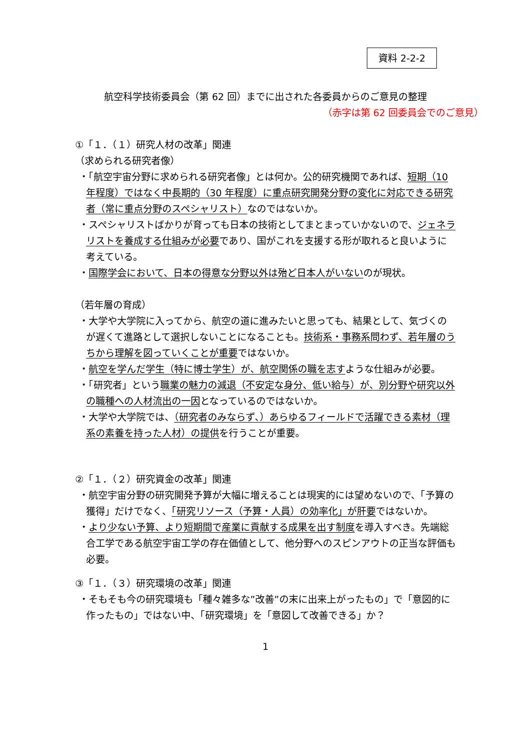資料 2-2-2
航空科学技術委員会（第 62 回）までに出された各委員からのご意見の整理
（赤字は第 62 回委員会でのご意見）
①「１．（１）研究人材の改革」関連
（求められる研究者像）
・「航空宇宙分野に求められる研究者像」とは何か。公的研究機関であれば、短期（10 年程度）ではなく中長期的（30 年程度）に重点研究開発分野の変化に対応できる研究者（常に重点分野のスペシャリスト）なのではないか。
・スペシャリストばかりが育っても日本の技術としてまとまっていかないので、ジェネラリストを養成する仕組みが必要であり、国がこれを支援する形が取れると良いように考えている。
・国際学会において、日本の得意な分野以外は殆ど日本人がいないのが現状。
（若年層の育成）
・大学や大学院に入ってから、航空の道に進みたいと思っても、結果として、気づくのが遅くて進路として選択しないことになることも。技術系・事務系問わず、若年層のうちから理解を図っていくことが重要ではないか。
・航空を学んだ学生（特に博士学生）が、航空関係の職を志すような仕組みが必要。
・「研究者」という職業の魅力の減退（不安定な身分、低い給与）が、別分野や研究以外の職種への人材流出の一因となっているのではないか。
・大学や大学院では、（研究者のみならず、）あらゆるフィールドで活躍できる素材（理系の素養を持った人材）の提供を行うことが重要。
②「１．（２）研究資金の改革」関連
・航空宇宙分野の研究開発予算が大幅に増えることは現実的には望めないので、「予算の獲得」だけでなく、「研究リソース（予算・人員）の効率化」が肝要ではないか。
・より少ない予算、より短期間で産業に貢献する成果を出す制度を導入すべき。先端総合工学である航空宇宙工学の存在価値として、他分野へのスピンアウトの正当な評価も必要。
③「１．（３）研究環境の改革」関連
・そもそも今の研究環境も「種々雑多な”改善”の末に出来上がったもの」で「意図的に作ったもの」ではない中、「研究環境」を「意図して改善できる」か？
1